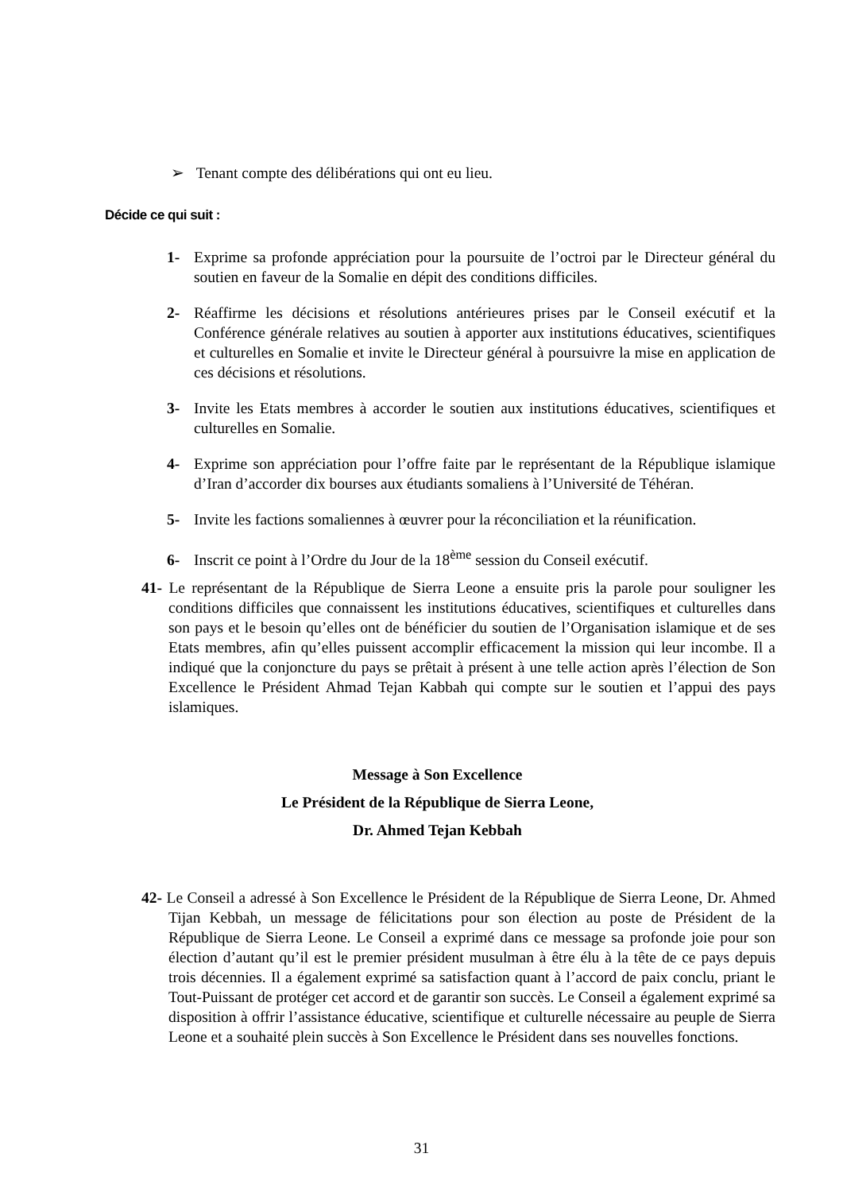➢ Tenant compte des délibérations qui ont eu lieu.
Décide ce qui suit :
1- Exprime sa profonde appréciation pour la poursuite de l’octroi par le Directeur général du soutien en faveur de la Somalie en dépit des conditions difficiles.
2- Réaffirme les décisions et résolutions antérieures prises par le Conseil exécutif et la Conférence générale relatives au soutien à apporter aux institutions éducatives, scientifiques et culturelles en Somalie et invite le Directeur général à poursuivre la mise en application de ces décisions et résolutions.
3- Invite les Etats membres à accorder le soutien aux institutions éducatives, scientifiques et culturelles en Somalie.
4- Exprime son appréciation pour l’offre faite par le représentant de la République islamique d’Iran d’accorder dix bourses aux étudiants somaliens à l’Université de Téhéran.
5- Invite les factions somaliennes à œuvrer pour la réconciliation et la réunification.
6- Inscrit ce point à l’Ordre du Jour de la 18<sup>ème</sup> session du Conseil exécutif.
41- Le représentant de la République de Sierra Leone a ensuite pris la parole pour souligner les conditions difficiles que connaissent les institutions éducatives, scientifiques et culturelles dans son pays et le besoin qu’elles ont de bénéficier du soutien de l’Organisation islamique et de ses Etats membres, afin qu’elles puissent accomplir efficacement la mission qui leur incombe. Il a indiqué que la conjoncture du pays se prêtait à présent à une telle action après l’élection de Son Excellence le Président Ahmad Tejan Kabbah qui compte sur le soutien et l’appui des pays islamiques.
Message à Son Excellence
Le Président de la République de Sierra Leone,
Dr. Ahmed Tejan Kebbah
42- Le Conseil a adressé à Son Excellence le Président de la République de Sierra Leone, Dr. Ahmed Tijan Kebbah, un message de félicitations pour son élection au poste de Président de la République de Sierra Leone. Le Conseil a exprimé dans ce message sa profonde joie pour son élection d’autant qu’il est le premier président musulman à être élu à la tête de ce pays depuis trois décennies. Il a également exprimé sa satisfaction quant à l’accord de paix conclu, priant le Tout-Puissant de protéger cet accord et de garantir son succès. Le Conseil a également exprimé sa disposition à offrir l’assistance éducative, scientifique et culturelle nécessaire au peuple de Sierra Leone et a souhaité plein succès à Son Excellence le Président dans ses nouvelles fonctions.
31